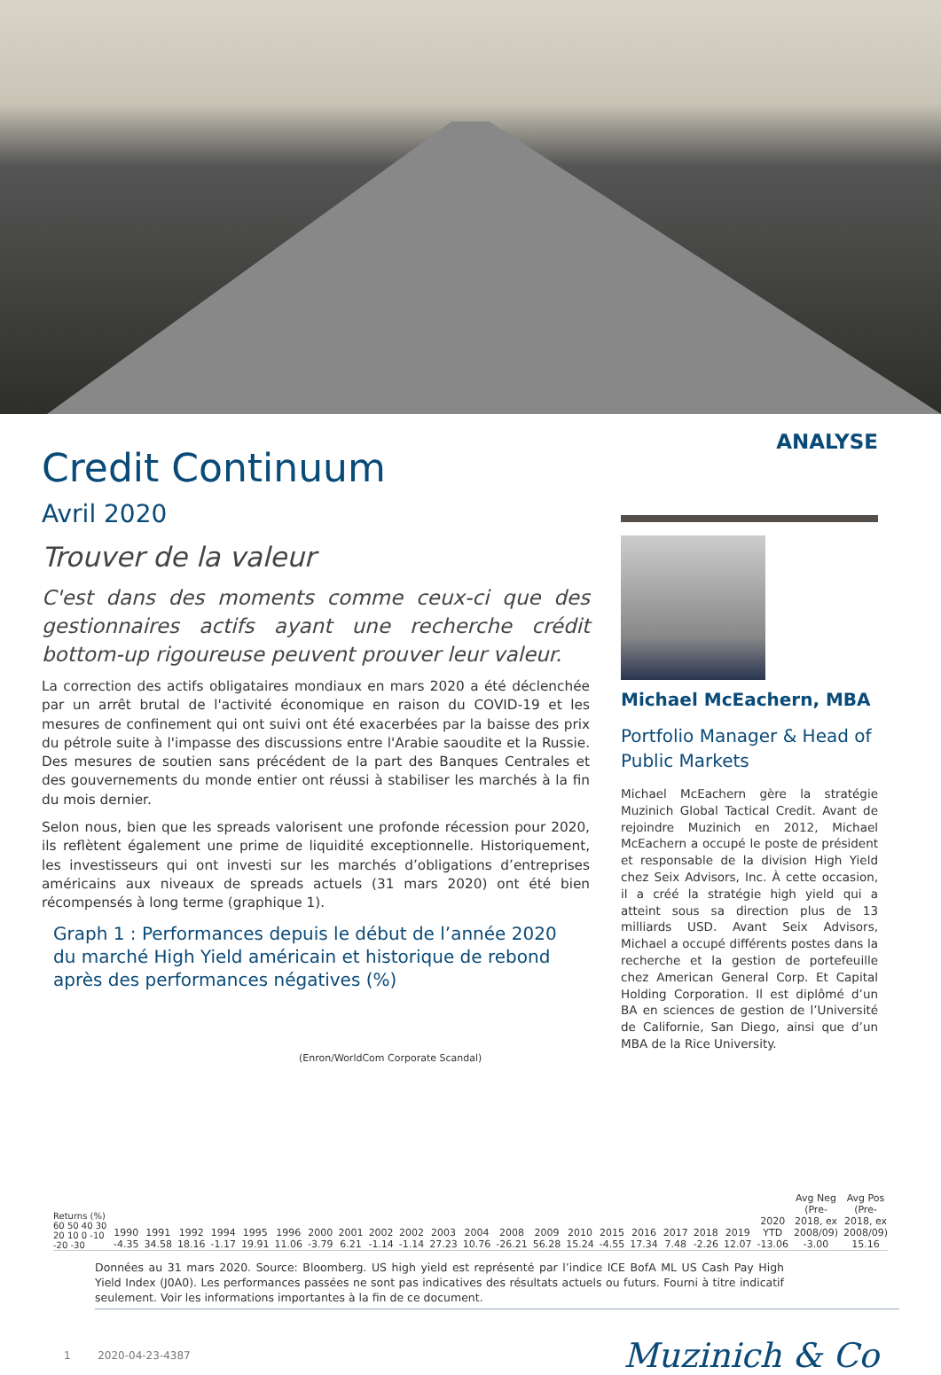Credit Continuum
Avril 2020
Trouver de la valeur
C'est dans des moments comme ceux-ci que des gestionnaires actifs ayant une recherche crédit bottom-up rigoureuse peuvent prouver leur valeur.
La correction des actifs obligataires mondiaux en mars 2020 a été déclenchée par un arrêt brutal de l'activité économique en raison du COVID-19 et les mesures de confinement qui ont suivi ont été exacerbées par la baisse des prix du pétrole suite à l'impasse des discussions entre l'Arabie saoudite et la Russie. Des mesures de soutien sans précédent de la part des Banques Centrales et des gouvernements du monde entier ont réussi à stabiliser les marchés à la fin du mois dernier.
Selon nous, bien que les spreads valorisent une profonde récession pour 2020, ils reflètent également une prime de liquidité exceptionnelle. Historiquement, les investisseurs qui ont investi sur les marchés d’obligations d’entreprises américains aux niveaux de spreads actuels (31 mars 2020) ont été bien récompensés à long terme (graphique 1).
Graph 1 : Performances depuis le début de l’année 2020 du marché High Yield américain et historique de rebond après des performances négatives (%)
ANALYSE
Michael McEachern, MBA
Portfolio Manager & Head of Public Markets
Michael McEachern gère la stratégie Muzinich Global Tactical Credit. Avant de rejoindre Muzinich en 2012, Michael McEachern a occupé le poste de président et responsable de la division High Yield chez Seix Advisors, Inc. À cette occasion, il a créé la stratégie high yield qui a atteint sous sa direction plus de 13 milliards USD. Avant Seix Advisors, Michael a occupé différents postes dans la recherche et la gestion de portefeuille chez American General Corp. Et Capital Holding Corporation. Il est diplômé d’un BA en sciences de gestion de l’Université de Californie, San Diego, ainsi que d’un MBA de la Rice University.
(Enron/WorldCom Corporate Scandal)
Returns (%) 60 50 40 30 20 10 0 -10 -20 -30
1990 -4.35
1991 34.58
1992 18.16
1994 -1.17
1995 19.91
1996 11.06
2000 -3.79
2001 6.21
2002 -1.14
2002 -1.14
2003 27.23
2004 10.76
2008 -26.21
2009 56.28
2010 15.24
2015 -4.55
2016 17.34
2017 7.48
2018 -2.26
2019 12.07
2020 YTD -13.06
Avg Neg (Pre-2018, ex 2008/09) -3.00
Avg Pos (Pre-2018, ex 2008/09) 15.16
Données au 31 mars 2020. Source: Bloomberg. US high yield est représenté par l’indice ICE BofA ML US Cash Pay High Yield Index (J0A0). Les performances passées ne sont pas indicatives des résultats actuels ou futurs. Fourni à titre indicatif seulement. Voir les informations importantes à la fin de ce document.
1 2020-04-23-4387 Muzinich & Co